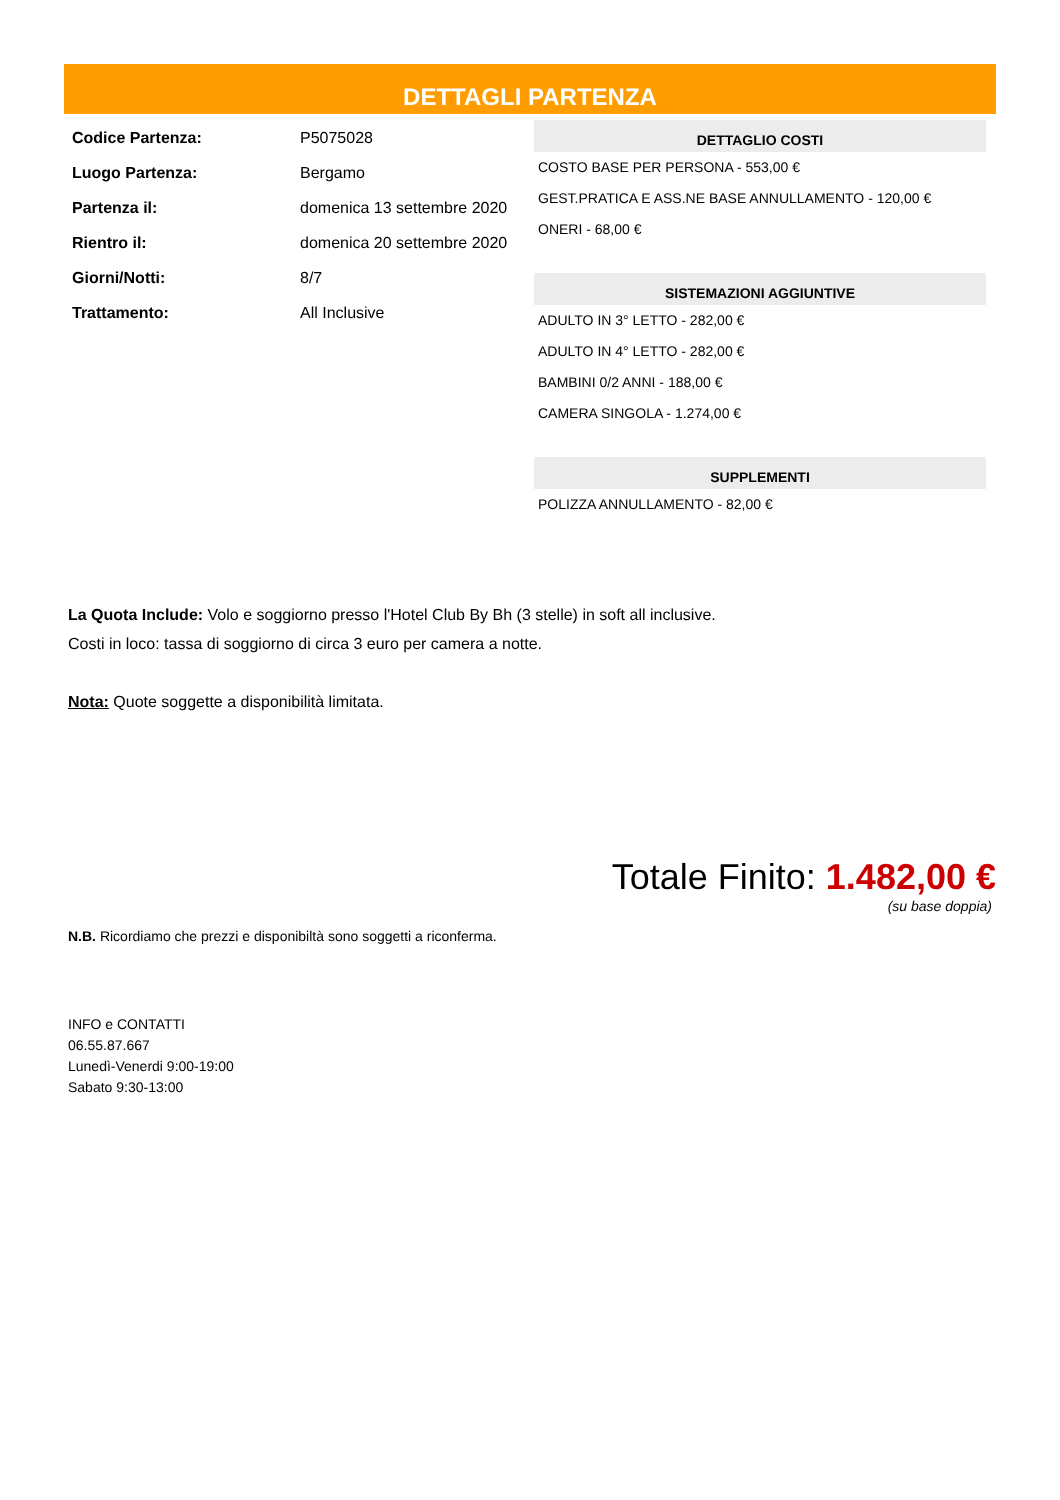DETTAGLI PARTENZA
| Codice Partenza: | P5075028 |
| Luogo Partenza: | Bergamo |
| Partenza il: | domenica 13 settembre 2020 |
| Rientro il: | domenica 20 settembre 2020 |
| Giorni/Notti: | 8/7 |
| Trattamento: | All Inclusive |
DETTAGLIO COSTI
COSTO BASE PER PERSONA - 553,00 €
GEST.PRATICA E ASS.NE BASE ANNULLAMENTO - 120,00 €
ONERI - 68,00 €
SISTEMAZIONI AGGIUNTIVE
ADULTO IN 3° LETTO - 282,00 €
ADULTO IN 4° LETTO - 282,00 €
BAMBINI 0/2 ANNI - 188,00 €
CAMERA SINGOLA - 1.274,00 €
SUPPLEMENTI
POLIZZA ANNULLAMENTO - 82,00 €
La Quota Include: Volo e soggiorno presso l'Hotel Club By Bh (3 stelle) in soft all inclusive.
Costi in loco: tassa di soggiorno di circa 3 euro per camera a notte.
Nota: Quote soggette a disponibilità limitata.
Totale Finito: 1.482,00 €
(su base doppia)
N.B. Ricordiamo che prezzi e disponibiltà sono soggetti a riconferma.
INFO e CONTATTI
06.55.87.667
Lunedì-Venerdi 9:00-19:00
Sabato 9:30-13:00